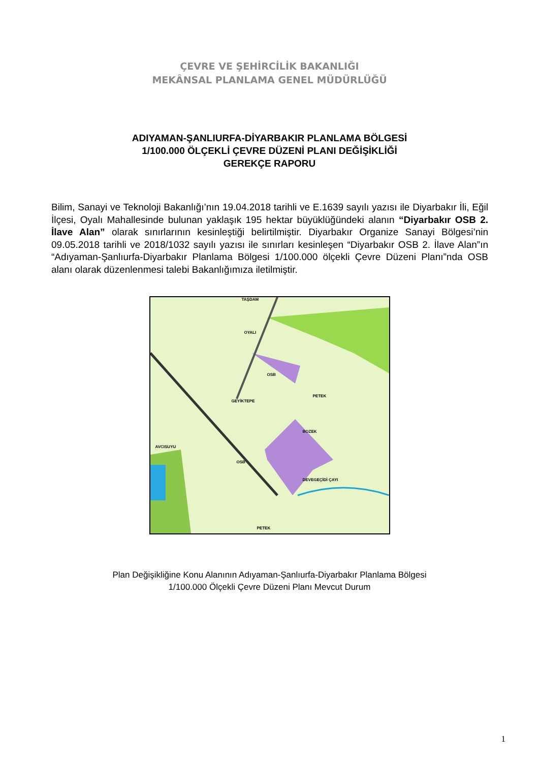ÇEVRE VE ŞEHİRCİLİK BAKANLIĞI
MEKÂNSAL PLANLAMA GENEL MÜDÜRLÜĞÜ
ADIYAMAN-ŞANLIURFA-DİYARBAKIR PLANLAMA BÖLGESİ
1/100.000 ÖLÇEKLİ ÇEVRE DÜZENİ PLANI DEĞİŞİKLİĞİ
GEREKÇE RAPORU
Bilim, Sanayi ve Teknoloji Bakanlığı’nın 19.04.2018 tarihli ve E.1639 sayılı yazısı ile Diyarbakır İli, Eğil İlçesi, Oyalı Mahallesinde bulunan yaklaşık 195 hektar büyüklüğündeki alanın “Diyarbakır OSB 2. İlave Alan” olarak sınırlarının kesinleştiği belirtilmiştir. Diyarbakır Organize Sanayi Bölgesi’nin 09.05.2018 tarihli ve 2018/1032 sayılı yazısı ile sınırları kesinleşen “Diyarbakır OSB 2. İlave Alan”ın “Adıyaman-Şanlıurfa-Diyarbakır Planlama Bölgesi 1/100.000 ölçekli Çevre Düzeni Planı”nda OSB alanı olarak düzenlenmesi talebi Bakanlığımıza iletilmiştir.
TAŞDAM
OYALI
OSB
GEYİKTEPE
PETEK
BOZEK
AVCISUYU
OSB
DEVEGEÇİDİ ÇAYI
PETEK
Plan Değişikliğine Konu Alanının Adıyaman-Şanlıurfa-Diyarbakır Planlama Bölgesi
1/100.000 Ölçekli Çevre Düzeni Planı Mevcut Durum
1